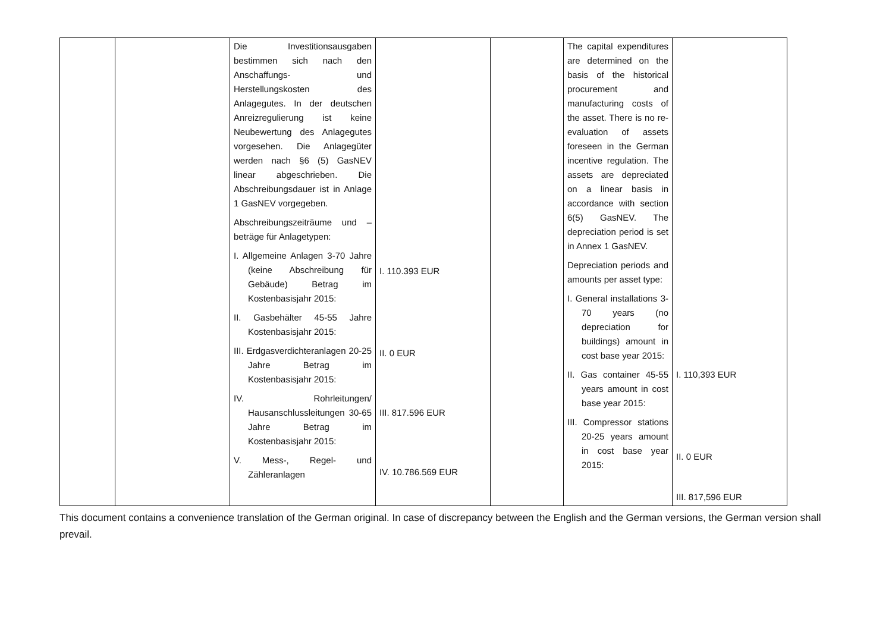| | | Die Investitionsausgaben bestimmen sich nach den Anschaffungs- und Herstellungskosten des Anlagegutes. In der deutschen Anreizregulierung ist keine Neubewertung des Anlagegutes vorgesehen. Die Anlagegüter werden nach §6 (5) GasNEV linear abgeschrieben. Die Abschreibungsdauer ist in Anlage 1 GasNEV vorgegeben. Abschreibungszeiträume und –beträge für Anlagetypen: I. Allgemeine Anlagen 3-70 Jahre (keine Abschreibung für Gebäude) Betrag im Kostenbasisjahr 2015: II. Gasbehälter 45-55 Jahre Kostenbasisjahr 2015: III. Erdgasverdichteranlagen 20-25 Jahre Betrag im Kostenbasisjahr 2015: IV. Rohrleitungen/ Hausanschlussleitungen 30-65 Jahre Betrag im Kostenbasisjahr 2015: V. Mess-, Regel- und Zähleranlagen | I. 110.393 EUR II. 0 EUR III. 817.596 EUR IV. 10.786.569 EUR | | The capital expenditures are determined on the basis of the historical procurement and manufacturing costs of the asset. There is no re-evaluation of assets foreseen in the German incentive regulation. The assets are depreciated on a linear basis in accordance with section 6(5) GasNEV. The depreciation period is set in Annex 1 GasNEV. Depreciation periods and amounts per asset type: I. General installations 3-70 years (no depreciation for buildings) amount in cost base year 2015: II. Gas container 45-55 years amount in cost base year 2015: III. Compressor stations 20-25 years amount in cost base year 2015: | I. 110,393 EUR II. 0 EUR III. 817,596 EUR |
This document contains a convenience translation of the German original. In case of discrepancy between the English and the German versions, the German version shall prevail.